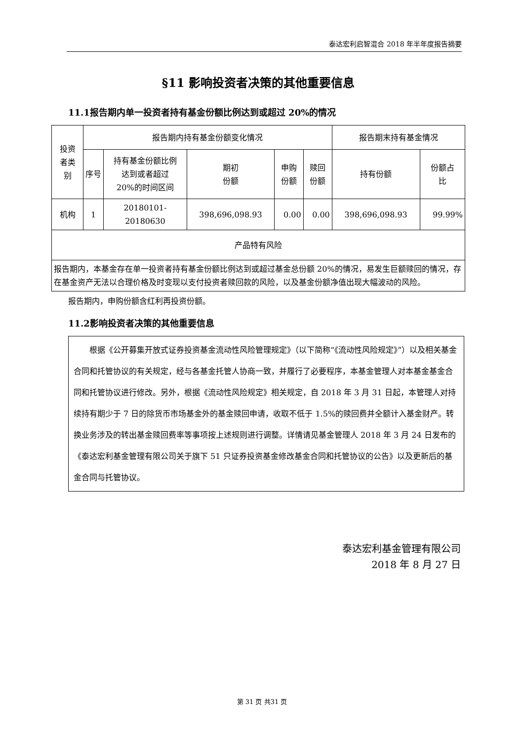泰达宏利启智混合 2018 年半年度报告摘要
§11 影响投资者决策的其他重要信息
11.1报告期内单一投资者持有基金份额比例达到或超过 20%的情况
| 投资 者类 别 | 报告期内持有基金份额变化情况 | | | | | 报告期末持有基金情况 | |
| --- | --- | --- | --- | --- | --- | --- | --- |
| | 序号 | 持有基金份额比例 达到或者超过 20%的时间区间 | 期初 份额 | 申购 份额 | 赎回 份额 | 持有份额 | 份额占 比 |
| 机构 | 1 | 20180101-20180630 | 398,696,098.93 | 0.00 | 0.00 | 398,696,098.93 | 99.99% |
| 产品特有风险 | | | | | | | |
| 报告期内，本基金存在单一投资者持有基金份额比例达到或超过基金总份额 20%的情况，易发生巨额赎回的情况，存在基金资产无法以合理价格及时变现以支付投资者赎回款的风险，以及基金份额净值出现大幅波动的风险。 | | | | | | | |
报告期内，申购份额含红利再投资份额。
11.2影响投资者决策的其他重要信息
　　根据《公开募集开放式证券投资基金流动性风险管理规定》（以下简称“《流动性风险规定》”）以及相关基金合同和托管协议的有关规定，经与各基金托管人协商一致，并履行了必要程序，本基金管理人对本基金基金合同和托管协议进行修改。另外，根据《流动性风险规定》相关规定，自 2018 年 3 月 31 日起，本管理人对持续持有期少于 7 日的除货币市场基金外的基金赎回申请，收取不低于 1.5%的赎回费并全额计入基金财产。转换业务涉及的转出基金赎回费率等事项按上述规则进行调整。详情请见基金管理人 2018 年 3 月 24 日发布的《泰达宏利基金管理有限公司关于旗下 51 只证券投资基金修改基金合同和托管协议的公告》以及更新后的基金合同与托管协议。
泰达宏利基金管理有限公司
2018 年 8 月 27 日
第 31 页 共31 页